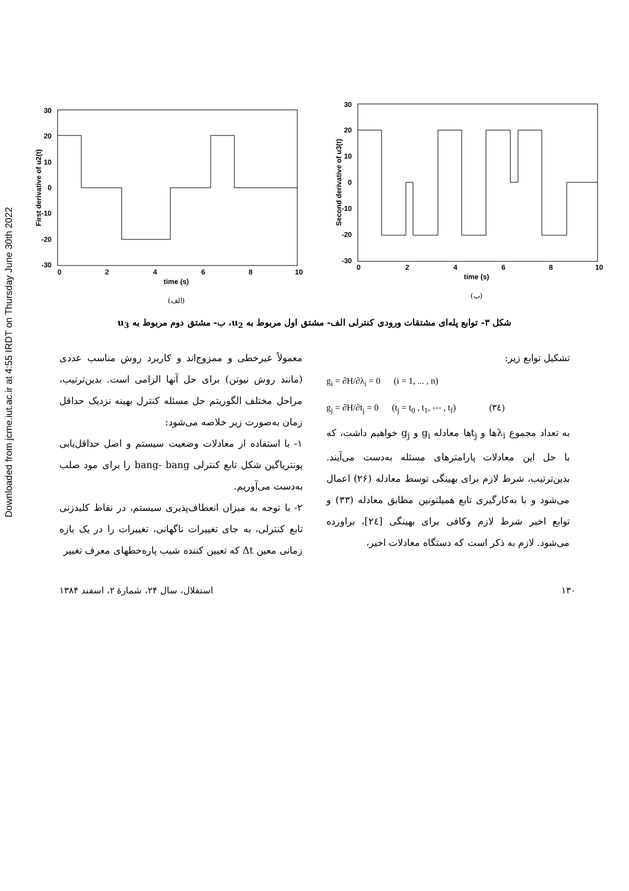Downloaded from jcme.iut.ac.ir at 4:55 IRDT on Thursday June 30th 2022
30
20
10
0
-10
-20
-30
0
2
4
6
8
10
time (s)
First derivative of u2(t)
(الف)
30
20
10
0
-10
-20
-30
0
2
4
6
8
10
time (s)
Second derivative of u3(t)
(ب)
شکل ۳- توابع پله‌ای مشتقات ورودی کنترلی الف- مشتق اول مربوط به u<sub>2</sub>، ب- مشتق دوم مربوط به u<sub>3</sub>
تشکیل توابع زیر:
g<sub>i</sub> = ∂H/∂λ<sub>i</sub> = 0 (i = 1, ... , n)
g<sub>j</sub> = ∂H/∂t<sub>j</sub> = 0 (t<sub>j</sub> = t<sub>0</sub> , t<sub>1</sub>, ⋯ , t<sub>f</sub>) (۳٤)
به تعداد مجموع λ<sub>i</sub>ها و t<sub>j</sub>ها معادله g<sub>i</sub> و g<sub>j</sub> خواهیم داشت، که با حل این معادلات پارامترهای مسئله به‌دست می‌آیند. بدین‌ترتیب، شرط لازم برای بهینگی توسط معادله (۲۶) اعمال می‌شود و با به‌کارگیری تابع همیلتونین مطابق معادله (۳۳) و توابع اخیر شرط لازم وکافی برای بهینگی [۲٤]، براورده می‌شود. لازم به ذکر است که دستگاه معادلات اخیر،
معمولاً غیرخطی و ممزوج‌اند و کاربرد روش مناسب عددی (مانند روش نیوتن) برای حل آنها الزامی است. بدین‌ترتیب، مراحل مختلف الگوریتم حل مسئله کنترل بهینه نزدیک حداقل زمان به‌صورت زیر خلاصه می‌شود:
۱- با استفاده از معادلات وضعیت سیستم و اصل حداقل‌یابی پونتریاگین شکل تابع کنترلی bang- bang را برای مود صلب به‌دست می‌آوریم.
۲- با توجه به میزان انعطاف‌پذیری سیستم، در نقاط کلیدزنی تابع کنترلی، به جای تغییرات ناگهانی، تغییرات را در یک بازه زمانی معین Δt که تعیین کننده شیب پاره‌خطهای معرف تغییر
۱۳۰ استقلال، سال ۲۴، شمارهٔ ۲، اسفند ۱۳۸۴